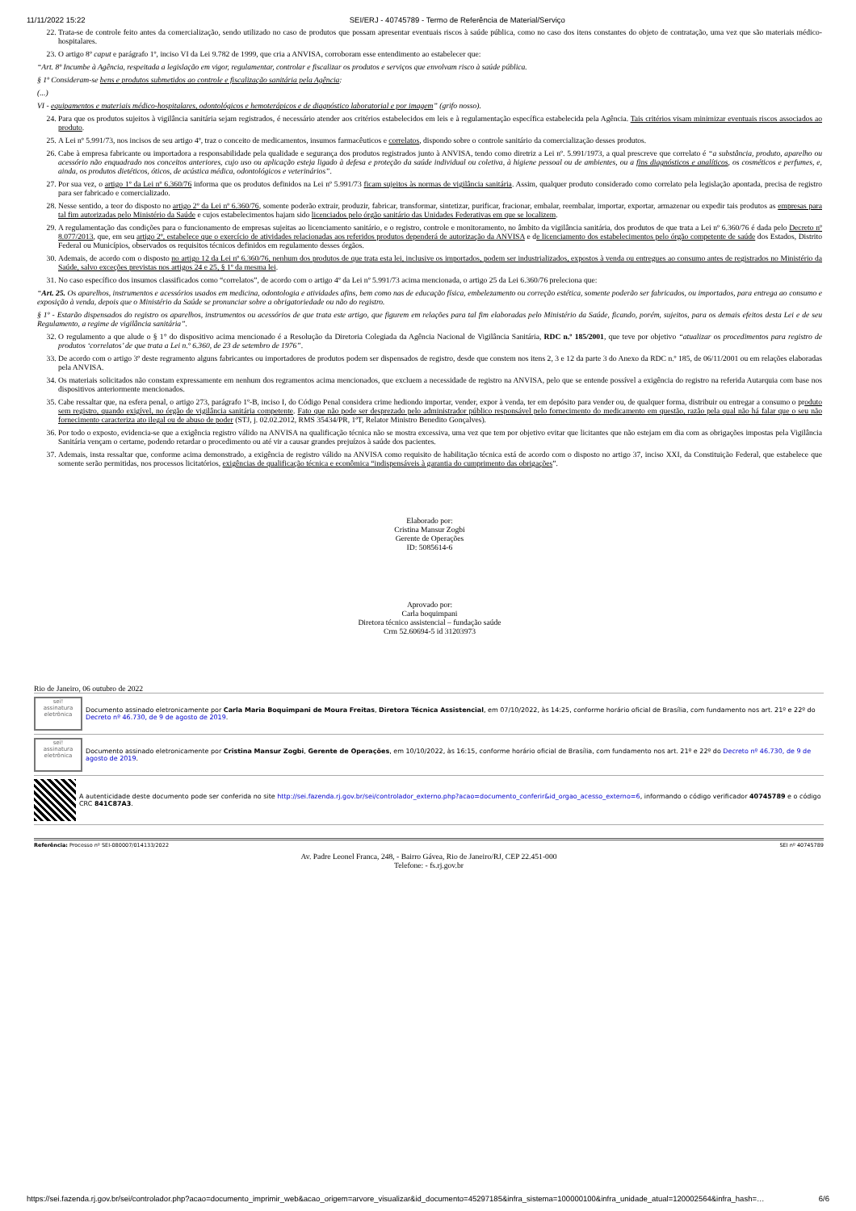11/11/2022 15:22 SEI/ERJ - 40745789 - Termo de Referência de Material/Serviço
22. Trata-se de controle feito antes da comercialização, sendo utilizado no caso de produtos que possam apresentar eventuais riscos à saúde pública, como no caso dos itens constantes do objeto de contratação, uma vez que são materiais médico-hospitalares.
23. O artigo 8º caput e parágrafo 1º, inciso VI da Lei 9.782 de 1999, que cria a ANVISA, corroboram esse entendimento ao estabelecer que:
“Art. 8º Incumbe à Agência, respeitada a legislação em vigor, regulamentar, controlar e fiscalizar os produtos e serviços que envolvam risco à saúde pública.
§ 1º Consideram-se bens e produtos submetidos ao controle e fiscalização sanitária pela Agência:
(...)
VI - equipamentos e materiais médico-hospitalares, odontológicos e hemoterápicos e de diagnóstico laboratorial e por imagem” (grifo nosso).
24. Para que os produtos sujeitos à vigilância sanitária sejam registrados, é necessário atender aos critérios estabelecidos em leis e à regulamentação específica estabelecida pela Agência. Tais critérios visam minimizar eventuais riscos associados ao produto.
25. A Lei nº 5.991/73, nos incisos de seu artigo 4º, traz o conceito de medicamentos, insumos farmacêuticos e correlatos, dispondo sobre o controle sanitário da comercialização desses produtos.
26. Cabe à empresa fabricante ou importadora a responsabilidade pela qualidade e segurança dos produtos registrados junto à ANVISA, tendo como diretriz a Lei nº. 5.991/1973, a qual prescreve que correlato é “a substância, produto, aparelho ou acessório não enquadrado nos conceitos anteriores, cujo uso ou aplicação esteja ligado à defesa e proteção da saúde individual ou coletiva, à higiene pessoal ou de ambientes, ou a fins diagnósticos e analíticos, os cosméticos e perfumes, e, ainda, os produtos dietéticos, óticos, de acústica médica, odontológicos e veterinários”.
27. Por sua vez, o artigo 1º da Lei nº 6.360/76 informa que os produtos definidos na Lei nº 5.991/73 ficam sujeitos às normas de vigilância sanitária. Assim, qualquer produto considerado como correlato pela legislação apontada, precisa de registro para ser fabricado e comercializado.
28. Nesse sentido, a teor do disposto no artigo 2º da Lei nº 6.360/76, somente poderão extrair, produzir, fabricar, transformar, sintetizar, purificar, fracionar, embalar, reembalar, importar, exportar, armazenar ou expedir tais produtos as empresas para tal fim autorizadas pelo Ministério da Saúde e cujos estabelecimentos hajam sido licenciados pelo órgão sanitário das Unidades Federativas em que se localizem.
29. A regulamentação das condições para o funcionamento de empresas sujeitas ao licenciamento sanitário, e o registro, controle e monitoramento, no âmbito da vigilância sanitária, dos produtos de que trata a Lei nº 6.360/76 é dada pelo Decreto nº 8.077/2013, que, em seu artigo 2º, estabelece que o exercício de atividades relacionadas aos referidos produtos dependerá de autorização da ANVISA e de licenciamento dos estabelecimentos pelo órgão competente de saúde dos Estados, Distrito Federal ou Municípios, observados os requisitos técnicos definidos em regulamento desses órgãos.
30. Ademais, de acordo com o disposto no artigo 12 da Lei nº 6.360/76, nenhum dos produtos de que trata esta lei, inclusive os importados, podem ser industrializados, expostos à venda ou entregues ao consumo antes de registrados no Ministério da Saúde, salvo exceções previstas nos artigos 24 e 25, § 1º da mesma lei.
31. No caso específico dos insumos classificados como “correlatos”, de acordo com o artigo 4º da Lei nº 5.991/73 acima mencionada, o artigo 25 da Lei 6.360/76 preleciona que:
“Art. 25. Os aparelhos, instrumentos e acessórios usados em medicina, odontologia e atividades afins, bem como nas de educação física, embelezamento ou correção estética, somente poderão ser fabricados, ou importados, para entrega ao consumo e exposição à venda, depois que o Ministério da Saúde se pronunciar sobre a obrigatoriedade ou não do registro.
§ 1º - Estarão dispensados do registro os aparelhos, instrumentos ou acessórios de que trata este artigo, que figurem em relações para tal fim elaboradas pelo Ministério da Saúde, ficando, porém, sujeitos, para os demais efeitos desta Lei e de seu Regulamento, a regime de vigilância sanitária”.
32. O regulamento a que alude o § 1° do dispositivo acima mencionado é a Resolução da Diretoria Colegiada da Agência Nacional de Vigilância Sanitária, RDC n.º 185/2001, que teve por objetivo “atualizar os procedimentos para registro de produtos ‘correlatos’ de que trata a Lei n.º 6.360, de 23 de setembro de 1976”.
33. De acordo com o artigo 3º deste regramento alguns fabricantes ou importadores de produtos podem ser dispensados de registro, desde que constem nos itens 2, 3 e 12 da parte 3 do Anexo da RDC n.º 185, de 06/11/2001 ou em relações elaboradas pela ANVISA.
34. Os materiais solicitados não constam expressamente em nenhum dos regramentos acima mencionados, que excluem a necessidade de registro na ANVISA, pelo que se entende possível a exigência do registro na referida Autarquia com base nos dispositivos anteriormente mencionados.
35. Cabe ressaltar que, na esfera penal, o artigo 273, parágrafo 1º-B, inciso I, do Código Penal considera crime hediondo importar, vender, expor à venda, ter em depósito para vender ou, de qualquer forma, distribuir ou entregar a consumo o produto sem registro, quando exigível, no órgão de vigilância sanitária competente. Fato que não pode ser desprezado pelo administrador público responsável pelo fornecimento do medicamento em questão, razão pela qual não há falar que o seu não fornecimento caracteriza ato ilegal ou de abuso de poder (STJ, j. 02.02.2012, RMS 35434/PR, 1ªT, Relator Ministro Benedito Gonçalves).
36. Por todo o exposto, evidencia-se que a exigência registro válido na ANVISA na qualificação técnica não se mostra excessiva, uma vez que tem por objetivo evitar que licitantes que não estejam em dia com as obrigações impostas pela Vigilância Sanitária vençam o certame, podendo retardar o procedimento ou até vir a causar grandes prejuízos à saúde dos pacientes.
37. Ademais, insta ressaltar que, conforme acima demonstrado, a exigência de registro válido na ANVISA como requisito de habilitação técnica está de acordo com o disposto no artigo 37, inciso XXI, da Constituição Federal, que estabelece que somente serão permitidas, nos processos licitatórios, exigências de qualificação técnica e econômica “indispensáveis à garantia do cumprimento das obrigações”.
Elaborado por:
Cristina Mansur Zogbi
Gerente de Operações
ID: 5085614-6
Aprovado por:
Carla boquimpani
Diretora técnico assistencial – fundação saúde
Crm 52.60694-5 id 31203973
Rio de Janeiro, 06 outubro de 2022
sei!
assinatura eletrônica
Documento assinado eletronicamente por Carla Maria Boquimpani de Moura Freitas, Diretora Técnica Assistencial, em 07/10/2022, às 14:25, conforme horário oficial de Brasília, com fundamento nos art. 21º e 22º do Decreto nº 46.730, de 9 de agosto de 2019.
sei!
assinatura eletrônica
Documento assinado eletronicamente por Cristina Mansur Zogbi, Gerente de Operações, em 10/10/2022, às 16:15, conforme horário oficial de Brasília, com fundamento nos art. 21º e 22º do Decreto nº 46.730, de 9 de agosto de 2019.
A autenticidade deste documento pode ser conferida no site http://sei.fazenda.rj.gov.br/sei/controlador_externo.php?acao=documento_conferir&id_orgao_acesso_externo=6, informando o código verificador 40745789 e o código CRC 841C87A3.
Referência: Processo nº SEI-080007/014133/2022 SEI nº 40745789
Av. Padre Leonel Franca, 248, - Bairro Gávea, Rio de Janeiro/RJ, CEP 22.451-000
Telefone: - fs.rj.gov.br
https://sei.fazenda.rj.gov.br/sei/controlador.php?acao=documento_imprimir_web&acao_origem=arvore_visualizar&id_documento=45297185&infra_sistema=100000100&infra_unidade_atual=120002564&infra_hash=… 6/6